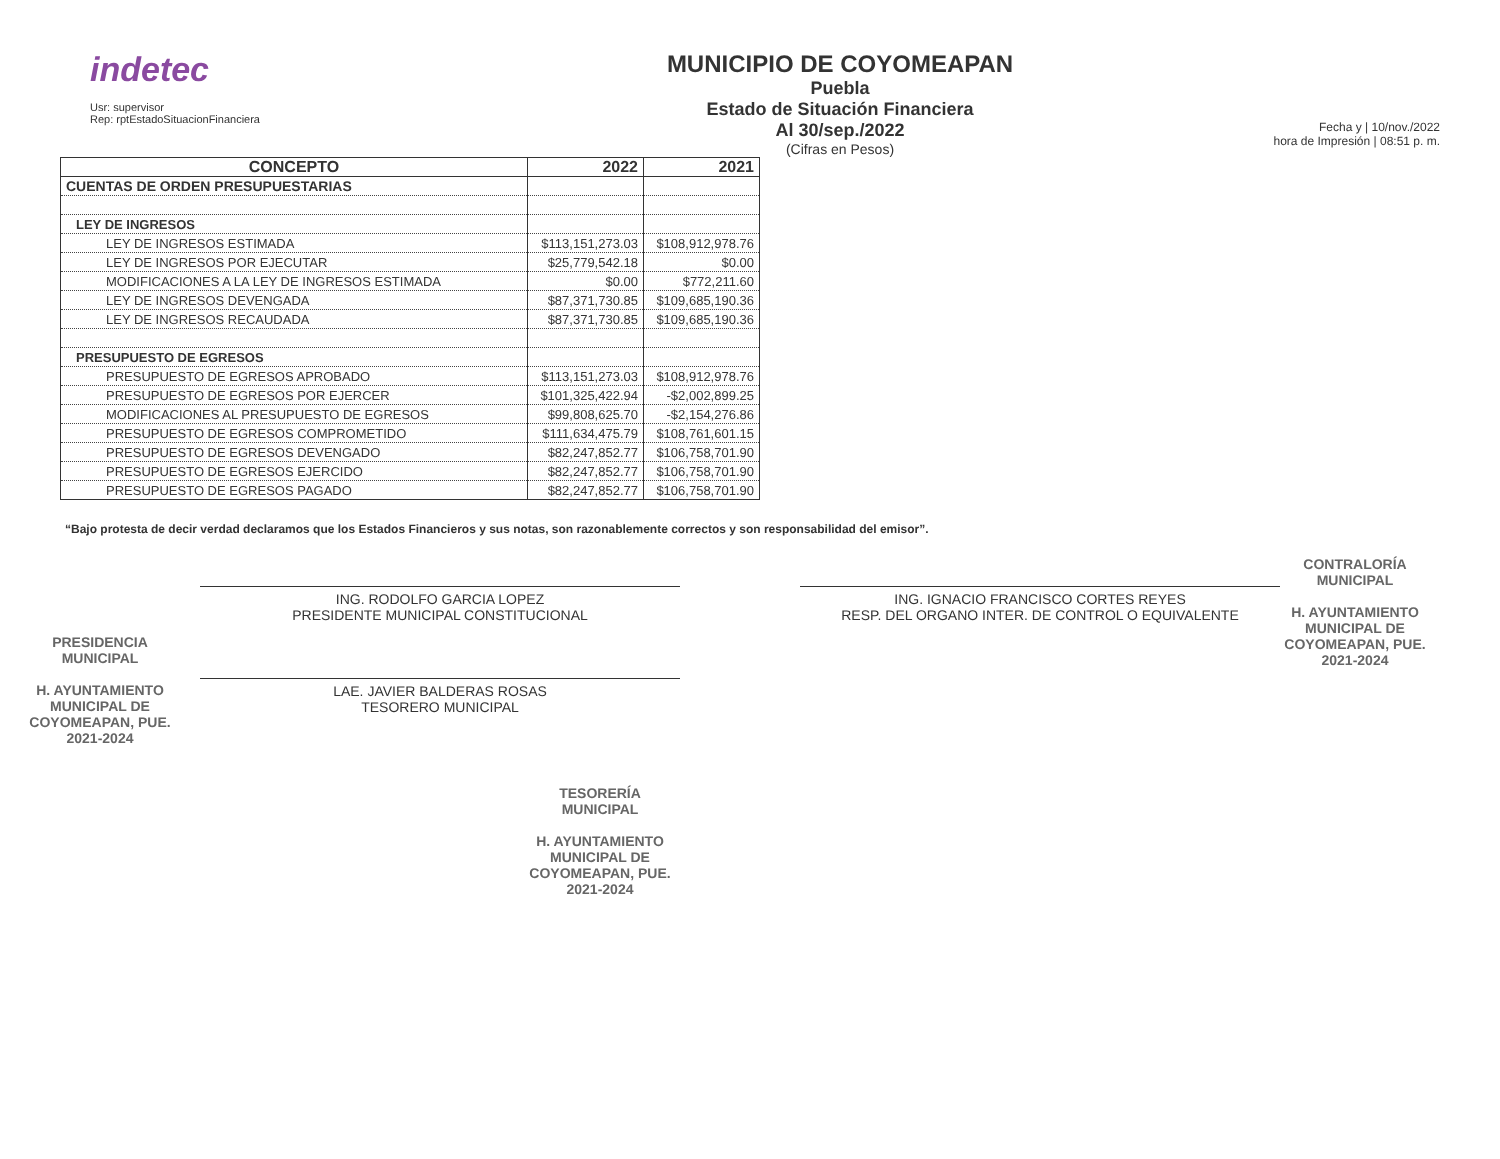indetec
Usr: supervisor
Rep: rptEstadoSituacionFinanciera
MUNICIPIO DE COYOMEAPAN
Puebla
Estado de Situación Financiera
Al 30/sep./2022
(Cifras en Pesos)
Fecha y | 10/nov./2022
hora de Impresión | 08:51 p. m.
| CONCEPTO | 2022 | 2021 |
| --- | --- | --- |
| CUENTAS DE ORDEN PRESUPUESTARIAS | | |
| LEY DE INGRESOS | | |
| LEY DE INGRESOS ESTIMADA | $113,151,273.03 | $108,912,978.76 |
| LEY DE INGRESOS POR EJECUTAR | $25,779,542.18 | $0.00 |
| MODIFICACIONES A LA LEY DE INGRESOS ESTIMADA | $0.00 | $772,211.60 |
| LEY DE INGRESOS DEVENGADA | $87,371,730.85 | $109,685,190.36 |
| LEY DE INGRESOS RECAUDADA | $87,371,730.85 | $109,685,190.36 |
| PRESUPUESTO DE EGRESOS | | |
| PRESUPUESTO DE EGRESOS APROBADO | $113,151,273.03 | $108,912,978.76 |
| PRESUPUESTO DE EGRESOS POR EJERCER | $101,325,422.94 | -$2,002,899.25 |
| MODIFICACIONES AL PRESUPUESTO DE EGRESOS | $99,808,625.70 | -$2,154,276.86 |
| PRESUPUESTO DE EGRESOS COMPROMETIDO | $111,634,475.79 | $108,761,601.15 |
| PRESUPUESTO DE EGRESOS DEVENGADO | $82,247,852.77 | $106,758,701.90 |
| PRESUPUESTO DE EGRESOS EJERCIDO | $82,247,852.77 | $106,758,701.90 |
| PRESUPUESTO DE EGRESOS PAGADO | $82,247,852.77 | $106,758,701.90 |
“Bajo protesta de decir verdad declaramos que los Estados Financieros y sus notas, son razonablemente correctos y son responsabilidad del emisor”.
PRESIDENCIA
MUNICIPAL
H. AYUNTAMIENTO
MUNICIPAL DE
COYOMEAPAN, PUE.
2021-2024
ING. RODOLFO GARCIA LOPEZ
PRESIDENTE MUNICIPAL CONSTITUCIONAL
LAE. JAVIER BALDERAS ROSAS
TESORERO MUNICIPAL
TESORERÍA
MUNICIPAL
H. AYUNTAMIENTO
MUNICIPAL DE
COYOMEAPAN, PUE.
2021-2024
ING. IGNACIO FRANCISCO CORTES REYES
RESP. DEL ORGANO INTER. DE CONTROL O EQUIVALENTE
CONTRALORÍA
MUNICIPAL
H. AYUNTAMIENTO
MUNICIPAL DE
COYOMEAPAN, PUE.
2021-2024